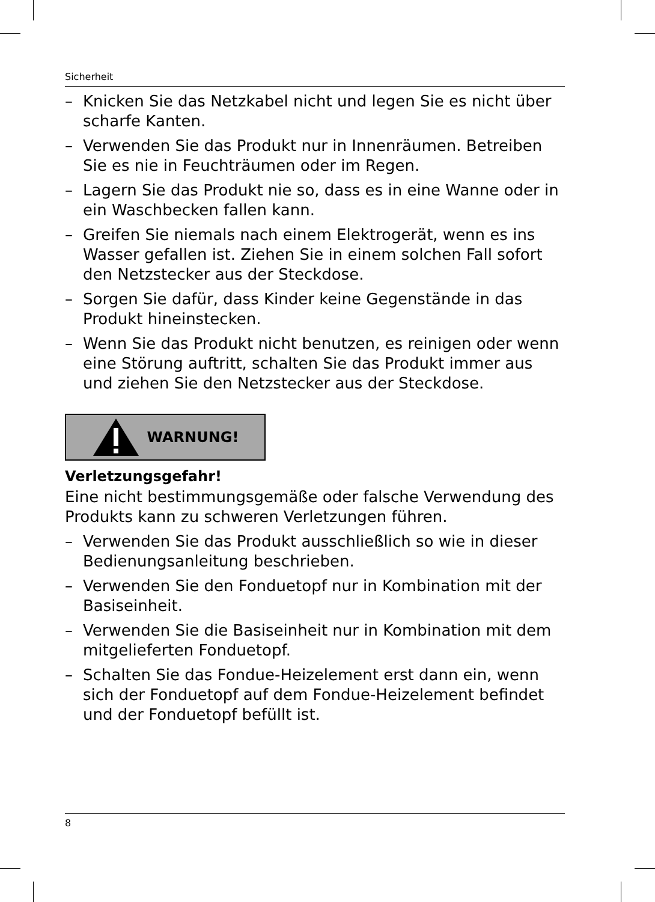Sicherheit
– Knicken Sie das Netzkabel nicht und legen Sie es nicht über scharfe Kanten.
– Verwenden Sie das Produkt nur in Innenräumen. Betreiben Sie es nie in Feuchträumen oder im Regen.
– Lagern Sie das Produkt nie so, dass es in eine Wanne oder in ein Waschbecken fallen kann.
– Greifen Sie niemals nach einem Elektrogerät, wenn es ins Wasser gefallen ist. Ziehen Sie in einem solchen Fall sofort den Netzstecker aus der Steckdose.
– Sorgen Sie dafür, dass Kinder keine Gegenstände in das Produkt hineinstecken.
– Wenn Sie das Produkt nicht benutzen, es reinigen oder wenn eine Störung auftritt, schalten Sie das Produkt immer aus und ziehen Sie den Netzstecker aus der Steckdose.
WARNUNG!
Verletzungsgefahr!
Eine nicht bestimmungsgemäße oder falsche Verwendung des Produkts kann zu schweren Verletzungen führen.
– Verwenden Sie das Produkt ausschließlich so wie in dieser Bedienungsanleitung beschrieben.
– Verwenden Sie den Fonduetopf nur in Kombination mit der Basiseinheit.
– Verwenden Sie die Basiseinheit nur in Kombination mit dem mitgelieferten Fonduetopf.
– Schalten Sie das Fondue-Heizelement erst dann ein, wenn sich der Fonduetopf auf dem Fondue-Heizelement befindet und der Fonduetopf befüllt ist.
8